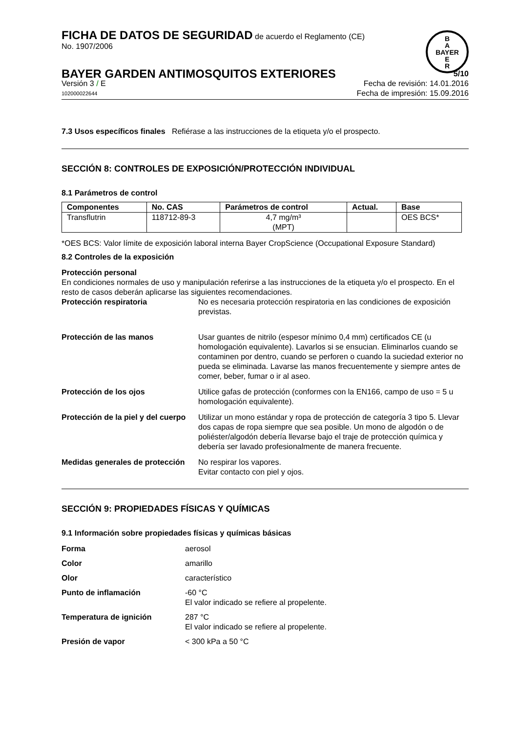B
A
BAYER
E
R
FICHA DE DATOS DE SEGURIDAD de acuerdo el Reglamento (CE)
No. 1907/2006
BAYER GARDEN ANTIMOSQUITOS EXTERIORES 5/10
Versión 3 / E Fecha de revisión: 14.01.2016
102000022644 Fecha de impresión: 15.09.2016
7.3 Usos específicos finales Refiérase a las instrucciones de la etiqueta y/o el prospecto.
SECCIÓN 8: CONTROLES DE EXPOSICIÓN/PROTECCIÓN INDIVIDUAL
8.1 Parámetros de control
| Componentes | No. CAS | Parámetros de control | Actual. | Base |
| --- | --- | --- | --- | --- |
| Transflutrin | 118712-89-3 | 4,7 mg/m³ (MPT) | | OES BCS* |
*OES BCS: Valor límite de exposición laboral interna Bayer CropScience (Occupational Exposure Standard)
8.2 Controles de la exposición
Protección personal
En condiciones normales de uso y manipulación referirse a las instrucciones de la etiqueta y/o el prospecto. En el resto de casos deberán aplicarse las siguientes recomendaciones.
Protección respiratoria
No es necesaria protección respiratoria en las condiciones de exposición previstas.
Protección de las manos
Usar guantes de nitrilo (espesor mínimo 0,4 mm) certificados CE (u homologación equivalente). Lavarlos si se ensucian. Eliminarlos cuando se contaminen por dentro, cuando se perforen o cuando la suciedad exterior no pueda se eliminada. Lavarse las manos frecuentemente y siempre antes de comer, beber, fumar o ir al aseo.
Protección de los ojos
Utilice gafas de protección (conformes con la EN166, campo de uso = 5 u homologación equivalente).
Protección de la piel y del cuerpo
Utilizar un mono estándar y ropa de protección de categoría 3 tipo 5. Llevar dos capas de ropa siempre que sea posible. Un mono de algodón o de poliéster/algodón debería llevarse bajo el traje de protección química y debería ser lavado profesionalmente de manera frecuente.
Medidas generales de protección
No respirar los vapores.
Evitar contacto con piel y ojos.
SECCIÓN 9: PROPIEDADES FÍSICAS Y QUÍMICAS
9.1 Información sobre propiedades físicas y químicas básicas
Forma
aerosol
Color
amarillo
Olor
característico
Punto de inflamación
-60 °C
El valor indicado se refiere al propelente.
Temperatura de ignición
287 °C
El valor indicado se refiere al propelente.
Presión de vapor
< 300 kPa a 50 °C